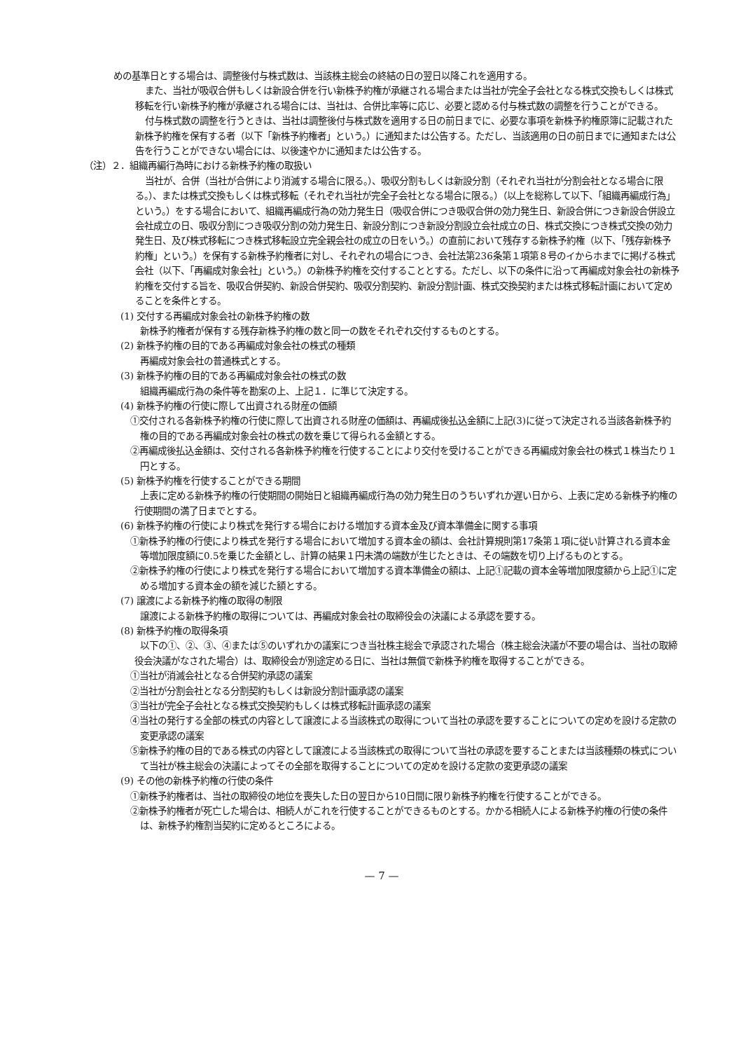めの基準日とする場合は、調整後付与株式数は、当該株主総会の終結の日の翌日以降これを適用する。
また、当社が吸収合併もしくは新設合併を行い新株予約権が承継される場合または当社が完全子会社となる株式交換もしくは株式移転を行い新株予約権が承継される場合には、当社は、合併比率等に応じ、必要と認める付与株式数の調整を行うことができる。
付与株式数の調整を行うときは、当社は調整後付与株式数を適用する日の前日までに、必要な事項を新株予約権原簿に記載された新株予約権を保有する者（以下「新株予約権者」という。）に通知または公告する。ただし、当該適用の日の前日までに通知または公告を行うことができない場合には、以後速やかに通知または公告する。
（注）２．組織再編行為時における新株予約権の取扱い
当社が、合併（当社が合併により消滅する場合に限る。）、吸収分割もしくは新設分割（それぞれ当社が分割会社となる場合に限る。）、または株式交換もしくは株式移転（それぞれ当社が完全子会社となる場合に限る。）（以上を総称して以下、「組織再編成行為」という。）をする場合において、組織再編成行為の効力発生日（吸収合併につき吸収合併の効力発生日、新設合併につき新設合併設立会社成立の日、吸収分割につき吸収分割の効力発生日、新設分割につき新設分割設立会社成立の日、株式交換につき株式交換の効力発生日、及び株式移転につき株式移転設立完全親会社の成立の日をいう。）の直前において残存する新株予約権（以下、「残存新株予約権」という。）を保有する新株予約権者に対し、それぞれの場合につき、会社法第236条第１項第８号のイからホまでに掲げる株式会社（以下、「再編成対象会社」という。）の新株予約権を交付することとする。ただし、以下の条件に沿って再編成対象会社の新株予約権を交付する旨を、吸収合併契約、新設合併契約、吸収分割契約、新設分割計画、株式交換契約または株式移転計画において定めることを条件とする。
(1) 交付する再編成対象会社の新株予約権の数
新株予約権者が保有する残存新株予約権の数と同一の数をそれぞれ交付するものとする。
(2) 新株予約権の目的である再編成対象会社の株式の種類
再編成対象会社の普通株式とする。
(3) 新株予約権の目的である再編成対象会社の株式の数
組織再編成行為の条件等を勘案の上、上記１．に準じて決定する。
(4) 新株予約権の行使に際して出資される財産の価額
①交付される各新株予約権の行使に際して出資される財産の価額は、再編成後払込金額に上記(3)に従って決定される当該各新株予約権の目的である再編成対象会社の株式の数を乗じて得られる金額とする。
②再編成後払込金額は、交付される各新株予約権を行使することにより交付を受けることができる再編成対象会社の株式１株当たり１円とする。
(5) 新株予約権を行使することができる期間
上表に定める新株予約権の行使期間の開始日と組織再編成行為の効力発生日のうちいずれか遅い日から、上表に定める新株予約権の行使期間の満了日までとする。
(6) 新株予約権の行使により株式を発行する場合における増加する資本金及び資本準備金に関する事項
①新株予約権の行使により株式を発行する場合において増加する資本金の額は、会社計算規則第17条第１項に従い計算される資本金等増加限度額に0.5を乗じた金額とし、計算の結果１円未満の端数が生じたときは、その端数を切り上げるものとする。
②新株予約権の行使により株式を発行する場合において増加する資本準備金の額は、上記①記載の資本金等増加限度額から上記①に定める増加する資本金の額を減じた額とする。
(7) 譲渡による新株予約権の取得の制限
譲渡による新株予約権の取得については、再編成対象会社の取締役会の決議による承認を要する。
(8) 新株予約権の取得条項
以下の①、②、③、④または⑤のいずれかの議案につき当社株主総会で承認された場合（株主総会決議が不要の場合は、当社の取締役会決議がなされた場合）は、取締役会が別途定める日に、当社は無償で新株予約権を取得することができる。
①当社が消滅会社となる合併契約承認の議案
②当社が分割会社となる分割契約もしくは新設分割計画承認の議案
③当社が完全子会社となる株式交換契約もしくは株式移転計画承認の議案
④当社の発行する全部の株式の内容として譲渡による当該株式の取得について当社の承認を要することについての定めを設ける定款の変更承認の議案
⑤新株予約権の目的である株式の内容として譲渡による当該株式の取得について当社の承認を要することまたは当該種類の株式について当社が株主総会の決議によってその全部を取得することについての定めを設ける定款の変更承認の議案
(9) その他の新株予約権の行使の条件
①新株予約権者は、当社の取締役の地位を喪失した日の翌日から10日間に限り新株予約権を行使することができる。
②新株予約権者が死亡した場合は、相続人がこれを行使することができるものとする。かかる相続人による新株予約権の行使の条件は、新株予約権割当契約に定めるところによる。
— 7 —